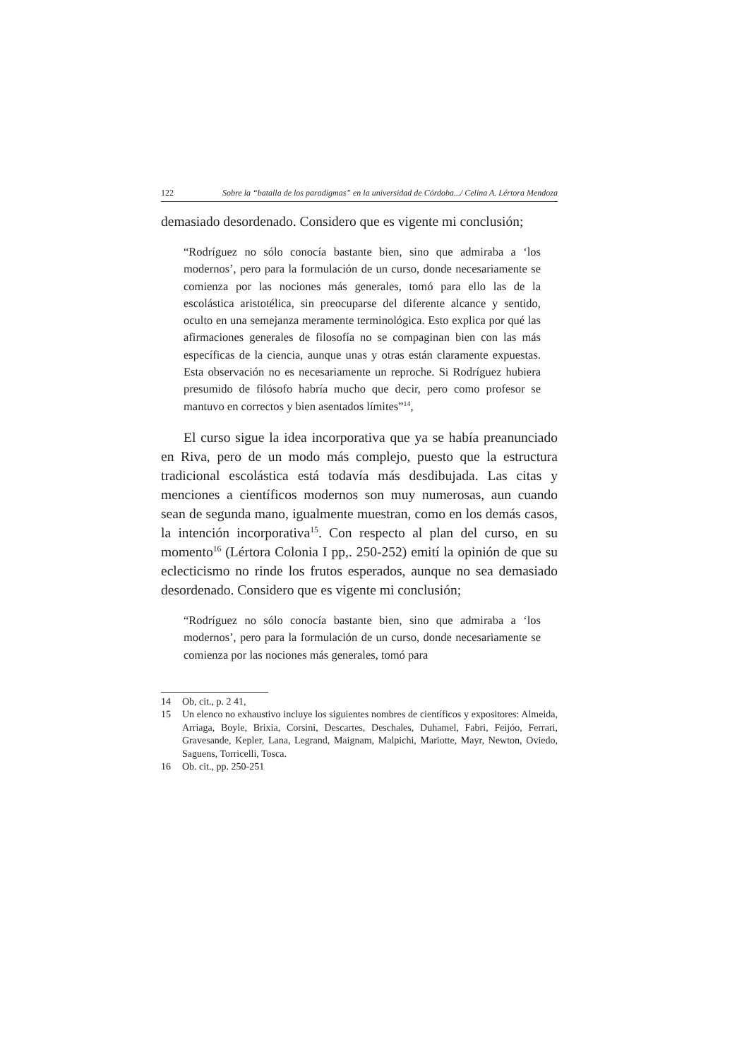122 Sobre la “batalla de los paradigmas” en la universidad de Córdoba.../ Celina A. Lértora Mendoza
demasiado desordenado. Considero que es vigente mi conclusión;
“Rodríguez no sólo conocía bastante bien, sino que admiraba a ‘los modernos’, pero para la formulación de un curso, donde necesariamente se comienza por las nociones más generales, tomó para ello las de la escolástica aristotélica, sin preocuparse del diferente alcance y sentido, oculto en una semejanza meramente terminológica. Esto explica por qué las afirmaciones generales de filosofía no se compaginan bien con las más específicas de la ciencia, aunque unas y otras están claramente expuestas. Esta observación no es necesariamente un reproche. Si Rodríguez hubiera presumido de filósofo habría mucho que decir, pero como profesor se mantuvo en correctos y bien asentados límites”<sup>14</sup>,
El curso sigue la idea incorporativa que ya se había preanunciado en Riva, pero de un modo más complejo, puesto que la estructura tradicional escolástica está todavía más desdibujada. Las citas y menciones a científicos modernos son muy numerosas, aun cuando sean de segunda mano, igualmente muestran, como en los demás casos, la intención incorporativa<sup>15</sup>. Con respecto al plan del curso, en su momento<sup>16</sup> (Lértora Colonia I pp,. 250-252) emití la opinión de que su eclecticismo no rinde los frutos esperados, aunque no sea demasiado desordenado. Considero que es vigente mi conclusión;
“Rodríguez no sólo conocía bastante bien, sino que admiraba a ‘los modernos’, pero para la formulación de un curso, donde necesariamente se comienza por las nociones más generales, tomó para
14 Ob, cit., p. 2 41,
15 Un elenco no exhaustivo incluye los siguientes nombres de científicos y expositores: Almeida, Arriaga, Boyle, Brixia, Corsini, Descartes, Deschales, Duhamel, Fabri, Feijóo, Ferrari, Gravesande, Kepler, Lana, Legrand, Maignam, Malpichi, Mariotte, Mayr, Newton, Oviedo, Saguens, Torricelli, Tosca.
16 Ob. cit., pp. 250-251